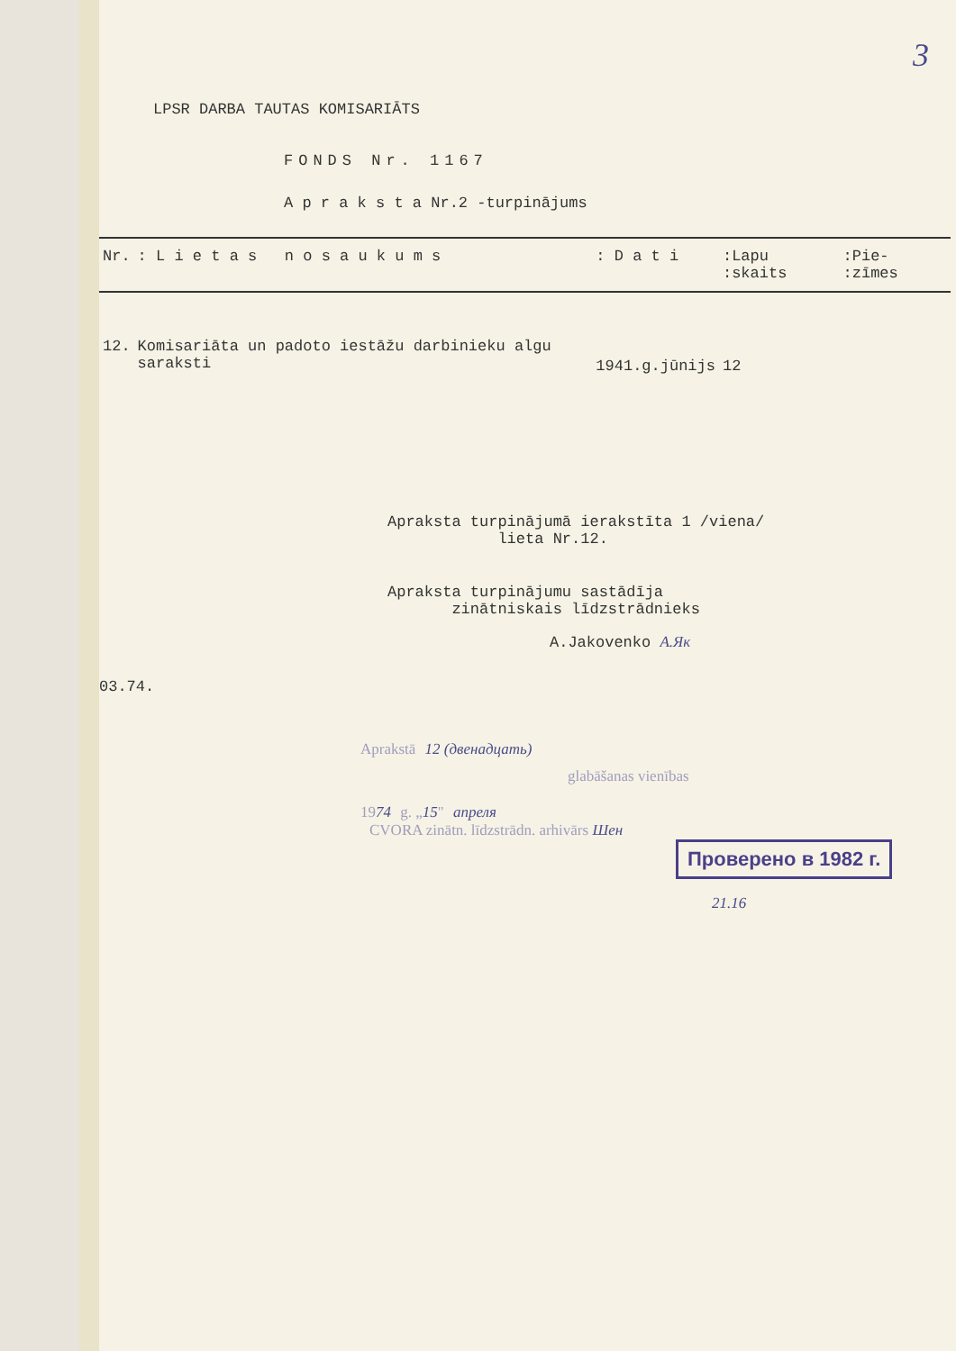3
LPSR DARBA TAUTAS KOMISARIĀTS
FONDS Nr. 1167
A p r a k s t a Nr.2 -turpinājums
| Nr. | : L i e t a s n o s a u k u m s | : D a t i | :Lapu :skaits | :Pie- :zīmes |
| --- | --- | --- | --- | --- |
| 12. | Komisariāta un padoto iestāžu darbinieku algu saraksti | 1941.g.jūnijs | 12 | |
Apraksta turpinājumā ierakstīta 1 /viena/
lieta Nr.12.
Apraksta turpinājumu sastādīja
zinātniskais līdzstrādnieks
A.Jakovenko А.Як
03.74.
Aprakstā 12 (двенадцать)
glabāšanas vienības
1974 g. „15" апреля
CVORA zinātn. līdzstrādn. arhivārs Шен
Проверено в 1982 г.
21.16